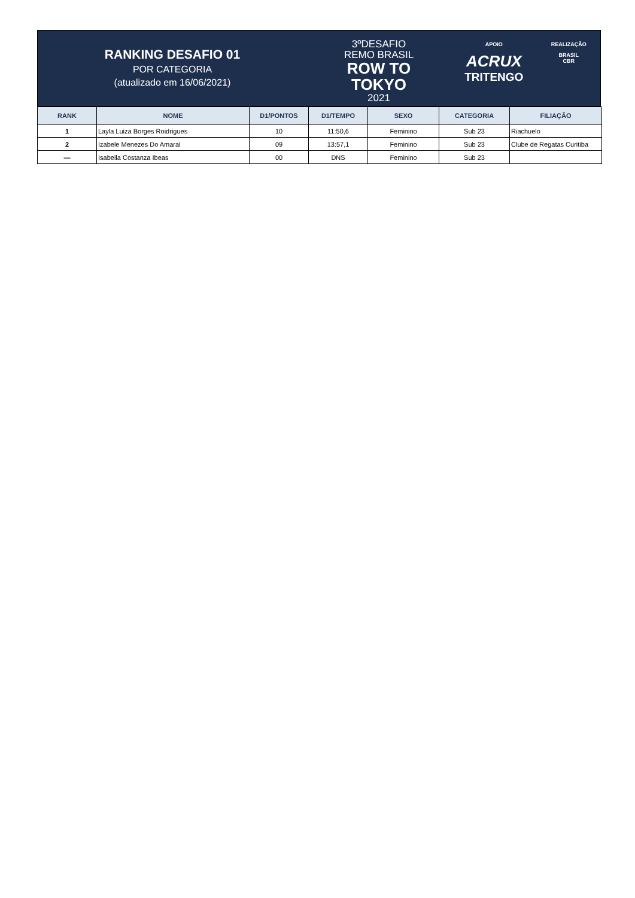RANKING DESAFIO 01
POR CATEGORIA
(atualizado em 16/06/2021)
3ºDESAFIO
REMO BRASIL
ROW TO
TOKYO
2021
APOIO
ACRUX
TRITENGO
REALIZAÇÃO
BRASIL
CBR
| RANK | NOME | D1/PONTOS | D1/TEMPO | SEXO | CATEGORIA | FILIAÇÃO |
| --- | --- | --- | --- | --- | --- | --- |
| 1 | Layla Luiza Borges Roidrigues | 10 | 11:50,6 | Feminino | Sub 23 | Riachuelo |
| 2 | Izabele Menezes Do Amaral | 09 | 13:57,1 | Feminino | Sub 23 | Clube de Regatas Curitiba |
| — | Isabella Costanza Ibeas | 00 | DNS | Feminino | Sub 23 | |